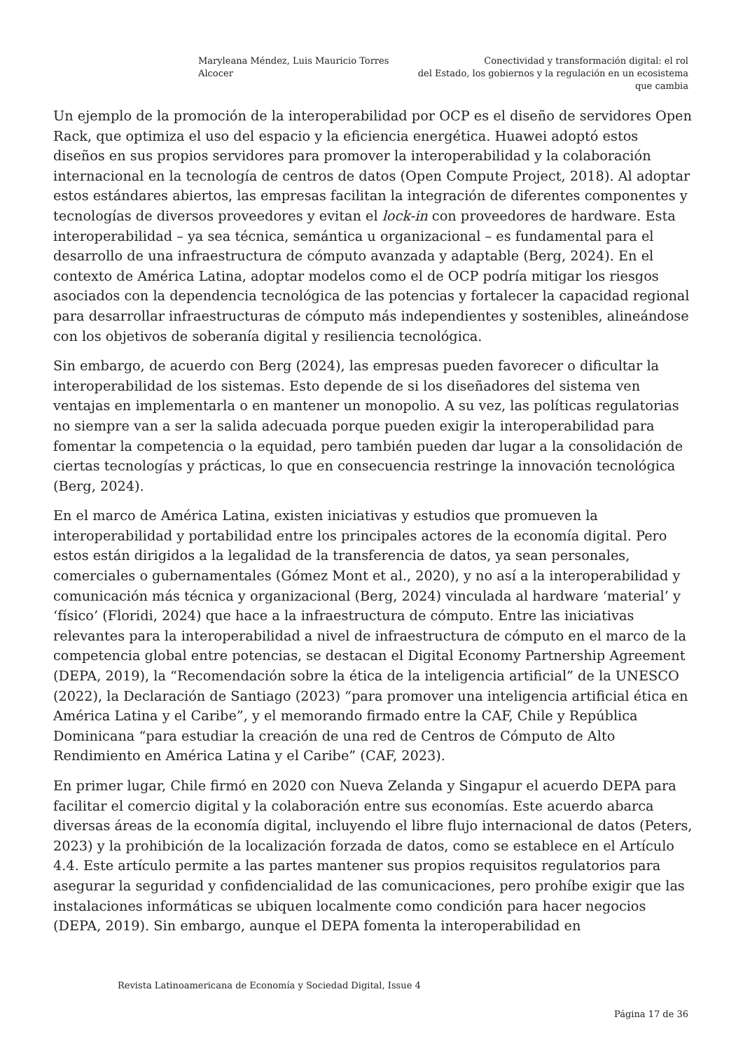Maryleana Méndez, Luis Mauricio Torres Alcocer
Conectividad y transformación digital: el rol
del Estado, los gobiernos y la regulación en un ecosistema que cambia
Un ejemplo de la promoción de la interoperabilidad por OCP es el diseño de servidores Open Rack, que optimiza el uso del espacio y la eficiencia energética. Huawei adoptó estos diseños en sus propios servidores para promover la interoperabilidad y la colaboración internacional en la tecnología de centros de datos (Open Compute Project, 2018). Al adoptar estos estándares abiertos, las empresas facilitan la integración de diferentes componentes y tecnologías de diversos proveedores y evitan el lock-in con proveedores de hardware. Esta interoperabilidad – ya sea técnica, semántica u organizacional – es fundamental para el desarrollo de una infraestructura de cómputo avanzada y adaptable (Berg, 2024). En el contexto de América Latina, adoptar modelos como el de OCP podría mitigar los riesgos asociados con la dependencia tecnológica de las potencias y fortalecer la capacidad regional para desarrollar infraestructuras de cómputo más independientes y sostenibles, alineándose con los objetivos de soberanía digital y resiliencia tecnológica.
Sin embargo, de acuerdo con Berg (2024), las empresas pueden favorecer o dificultar la interoperabilidad de los sistemas. Esto depende de si los diseñadores del sistema ven ventajas en implementarla o en mantener un monopolio. A su vez, las políticas regulatorias no siempre van a ser la salida adecuada porque pueden exigir la interoperabilidad para fomentar la competencia o la equidad, pero también pueden dar lugar a la consolidación de ciertas tecnologías y prácticas, lo que en consecuencia restringe la innovación tecnológica (Berg, 2024).
En el marco de América Latina, existen iniciativas y estudios que promueven la interoperabilidad y portabilidad entre los principales actores de la economía digital. Pero estos están dirigidos a la legalidad de la transferencia de datos, ya sean personales, comerciales o gubernamentales (Gómez Mont et al., 2020), y no así a la interoperabilidad y comunicación más técnica y organizacional (Berg, 2024) vinculada al hardware ‘material’ y ‘físico’ (Floridi, 2024) que hace a la infraestructura de cómputo. Entre las iniciativas relevantes para la interoperabilidad a nivel de infraestructura de cómputo en el marco de la competencia global entre potencias, se destacan el Digital Economy Partnership Agreement (DEPA, 2019), la “Recomendación sobre la ética de la inteligencia artificial” de la UNESCO (2022), la Declaración de Santiago (2023) “para promover una inteligencia artificial ética en América Latina y el Caribe”, y el memorando firmado entre la CAF, Chile y República Dominicana “para estudiar la creación de una red de Centros de Cómputo de Alto Rendimiento en América Latina y el Caribe” (CAF, 2023).
En primer lugar, Chile firmó en 2020 con Nueva Zelanda y Singapur el acuerdo DEPA para facilitar el comercio digital y la colaboración entre sus economías. Este acuerdo abarca diversas áreas de la economía digital, incluyendo el libre flujo internacional de datos (Peters, 2023) y la prohibición de la localización forzada de datos, como se establece en el Artículo 4.4. Este artículo permite a las partes mantener sus propios requisitos regulatorios para asegurar la seguridad y confidencialidad de las comunicaciones, pero prohíbe exigir que las instalaciones informáticas se ubiquen localmente como condición para hacer negocios (DEPA, 2019). Sin embargo, aunque el DEPA fomenta la interoperabilidad en
Revista Latinoamericana de Economía y Sociedad Digital, Issue 4
Página 17 de 36